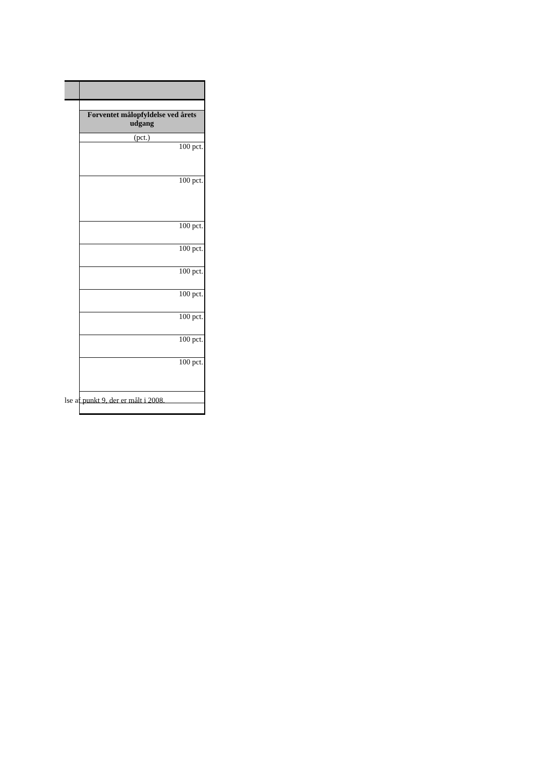| Forventet målopfyldelse ved årets udgang |
| (pct.) |
| 100 pct. |
| 100 pct. |
| 100 pct. |
| 100 pct. |
| 100 pct. |
| 100 pct. |
| 100 pct. |
| 100 pct. |
| 100 pct. |
lse af punkt 9, der er målt i 2008.